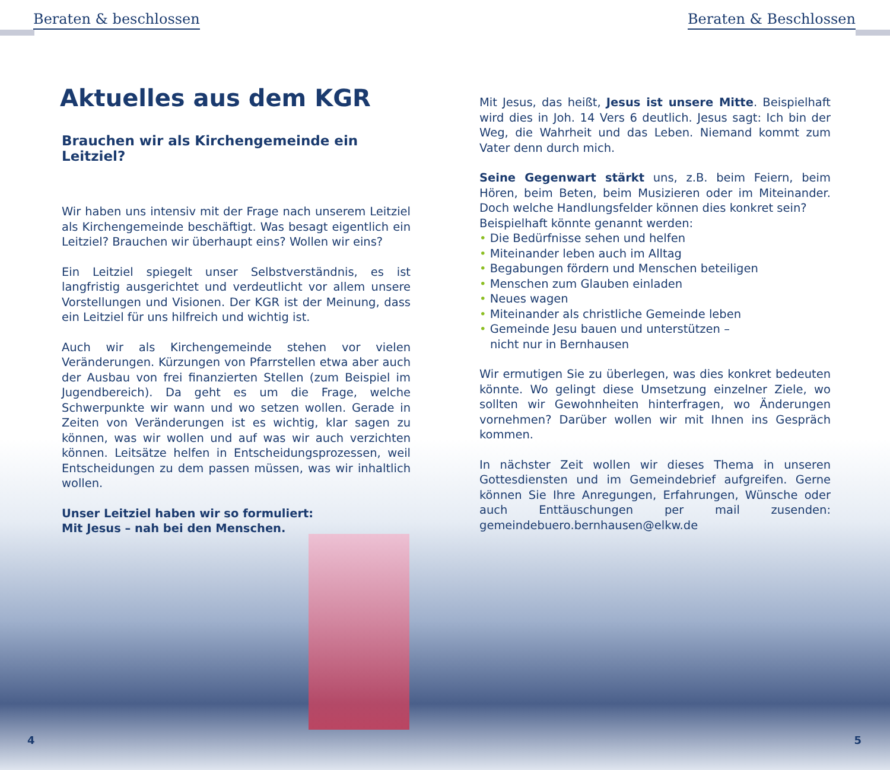Beraten & beschlossen Beraten & Beschlossen
Aktuelles aus dem KGR
Brauchen wir als Kirchengemeinde ein Leitziel?
Wir haben uns intensiv mit der Frage nach unserem Leitziel als Kirchengemeinde beschäftigt. Was besagt eigentlich ein Leitziel? Brauchen wir überhaupt eins? Wollen wir eins?
Ein Leitziel spiegelt unser Selbstverständnis, es ist langfristig ausgerichtet und verdeutlicht vor allem unsere Vorstellungen und Visionen. Der KGR ist der Meinung, dass ein Leitziel für uns hilfreich und wichtig ist.
Auch wir als Kirchengemeinde stehen vor vielen Veränderungen. Kürzungen von Pfarrstellen etwa aber auch der Ausbau von frei finanzierten Stellen (zum Beispiel im Jugendbereich). Da geht es um die Frage, welche Schwerpunkte wir wann und wo setzen wollen. Gerade in Zeiten von Veränderungen ist es wichtig, klar sagen zu können, was wir wollen und auf was wir auch verzichten können. Leitsätze helfen in Entscheidungsprozessen, weil Entscheidungen zu dem passen müssen, was wir inhaltlich wollen.
Unser Leitziel haben wir so formuliert:
Mit Jesus – nah bei den Menschen.
Mit Jesus, das heißt, Jesus ist unsere Mitte. Beispielhaft wird dies in Joh. 14 Vers 6 deutlich. Jesus sagt: Ich bin der Weg, die Wahrheit und das Leben. Niemand kommt zum Vater denn durch mich.
Seine Gegenwart stärkt uns, z.B. beim Feiern, beim Hören, beim Beten, beim Musizieren oder im Miteinander. Doch welche Handlungsfelder können dies konkret sein?
Beispielhaft könnte genannt werden:
• Die Bedürfnisse sehen und helfen
• Miteinander leben auch im Alltag
• Begabungen fördern und Menschen beteiligen
• Menschen zum Glauben einladen
• Neues wagen
• Miteinander als christliche Gemeinde leben
• Gemeinde Jesu bauen und unterstützen –
nicht nur in Bernhausen
Wir ermutigen Sie zu überlegen, was dies konkret bedeuten könnte. Wo gelingt diese Umsetzung einzelner Ziele, wo sollten wir Gewohnheiten hinterfragen, wo Änderungen vornehmen? Darüber wollen wir mit Ihnen ins Gespräch kommen.
In nächster Zeit wollen wir dieses Thema in unseren Gottesdiensten und im Gemeindebrief aufgreifen. Gerne können Sie Ihre Anregungen, Erfahrungen, Wünsche oder auch Enttäuschungen per mail zusenden: gemeindebuero.bernhausen@elkw.de
4 5